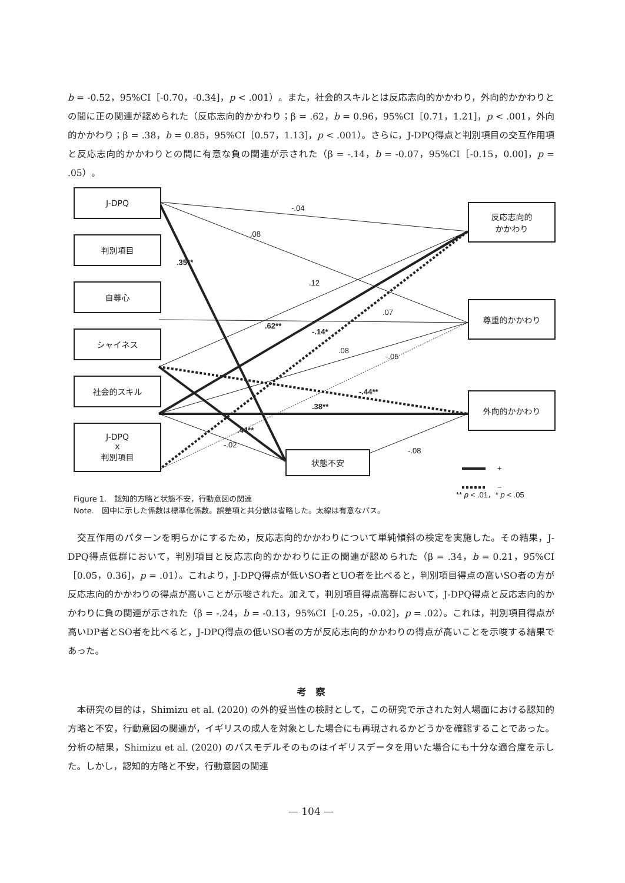b = -0.52，95%CI［-0.70，-0.34]，p < .001）。また，社会的スキルとは反応志向的かかわり，外向的かかわりとの間に正の関連が認められた（反応志向的かかわり；β = .62，b = 0.96，95%CI［0.71，1.21]，p < .001，外向的かかわり；β = .38，b = 0.85，95%CI［0.57，1.13]，p < .001）。さらに，J-DPQ得点と判別項目の交互作用項と反応志向的かかわりとの間に有意な負の関連が示された（β = -.14，b = -0.07，95%CI［-0.15，0.00]，p = .05）。
J-DPQ
判別項目
自尊心
シャイネス
社会的スキル
J-DPQ
x
判別項目
反応志向的
かかわり
尊重的かかわり
外向的かかわり
状態不安
-.04
.08
.35**
.12
.07
.62**
-.14*
.08
-.05
-.44**
.38**
.44**
-.02
-.08
+
− ** p < .01，* p < .05
Figure 1.　認知的方略と状態不安，行動意図の関連
Note.　図中に示した係数は標準化係数。誤差項と共分散は省略した。太線は有意なパス。
　交互作用のパターンを明らかにするため，反応志向的かかわりについて単純傾斜の検定を実施した。その結果，J-DPQ得点低群において，判別項目と反応志向的かかわりに正の関連が認められた（β = .34，b = 0.21，95%CI［0.05，0.36]，p = .01）。これより，J-DPQ得点が低いSO者とUO者を比べると，判別項目得点の高いSO者の方が反応志向的かかわりの得点が高いことが示唆された。加えて，判別項目得点高群において，J-DPQ得点と反応志向的かかわりに負の関連が示された（β = -.24，b = -0.13，95%CI［-0.25，-0.02]，p = .02）。これは，判別項目得点が高いDP者とSO者を比べると，J-DPQ得点の低いSO者の方が反応志向的かかわりの得点が高いことを示唆する結果であった。
考　察
　本研究の目的は，Shimizu et al. (2020) の外的妥当性の検討として，この研究で示された対人場面における認知的方略と不安，行動意図の関連が，イギリスの成人を対象とした場合にも再現されるかどうかを確認することであった。分析の結果，Shimizu et al. (2020) のパスモデルそのものはイギリスデータを用いた場合にも十分な適合度を示した。しかし，認知的方略と不安，行動意図の関連
— 104 —